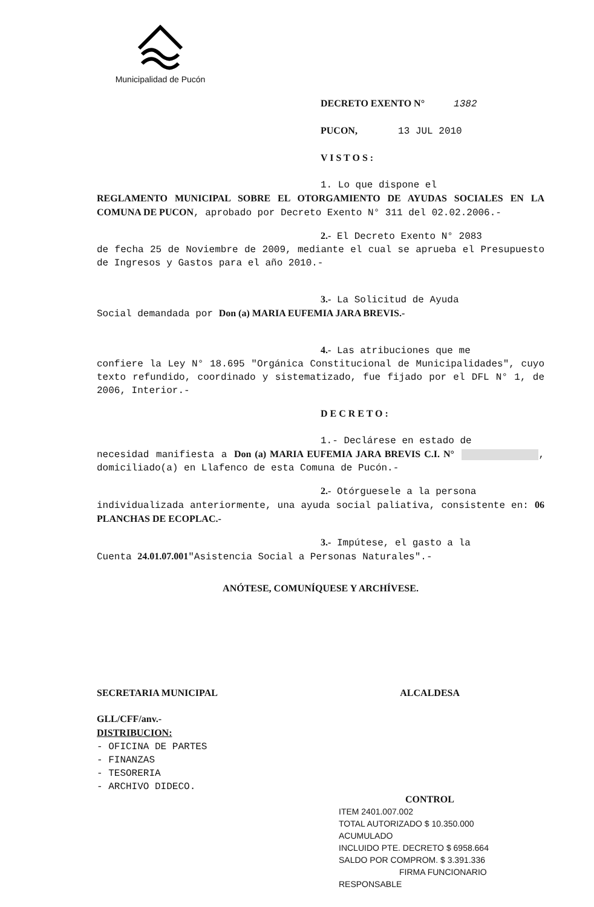Municipalidad de Pucón
DECRETO EXENTO N° 1382
PUCON, 13 JUL 2010
V I S T O S :
1. Lo que dispone el
REGLAMENTO MUNICIPAL SOBRE EL OTORGAMIENTO DE AYUDAS SOCIALES EN LA COMUNA DE PUCON, aprobado por Decreto Exento N° 311 del 02.02.2006.-
2.- El Decreto Exento N° 2083
de fecha 25 de Noviembre de 2009, mediante el cual se aprueba el Presupuesto de Ingresos y Gastos para el año 2010.-
3.- La Solicitud de Ayuda
Social demandada por Don (a) MARIA EUFEMIA JARA BREVIS.-
4.- Las atribuciones que me
confiere la Ley N° 18.695 "Orgánica Constitucional de Municipalidades", cuyo texto refundido, coordinado y sistematizado, fue fijado por el DFL N° 1, de 2006, Interior.-
D E C R E T O :
1.- Declárese en estado de
necesidad manifiesta a Don (a) MARIA EUFEMIA JARA BREVIS C.I. N° , domiciliado(a) en Llafenco de esta Comuna de Pucón.-
2.- Otórguesele a la persona
individualizada anteriormente, una ayuda social paliativa, consistente en: 06 PLANCHAS DE ECOPLAC.-
3.- Impútese, el gasto a la
Cuenta 24.01.07.001"Asistencia Social a Personas Naturales".-
ANÓTESE, COMUNÍQUESE Y ARCHÍVESE.
SECRETARIA MUNICIPAL ALCALDESA
GLL/CFF/anv.-
DISTRIBUCION:
- OFICINA DE PARTES
- FINANZAS
- TESORERIA
- ARCHIVO DIDECO.
CONTROL
ITEM 2401.007.002
TOTAL AUTORIZADO $ 10.350.000
ACUMULADO
INCLUIDO PTE. DECRETO $ 6958.664
SALDO POR COMPROM. $ 3.391.336
FIRMA FUNCIONARIO RESPONSABLE